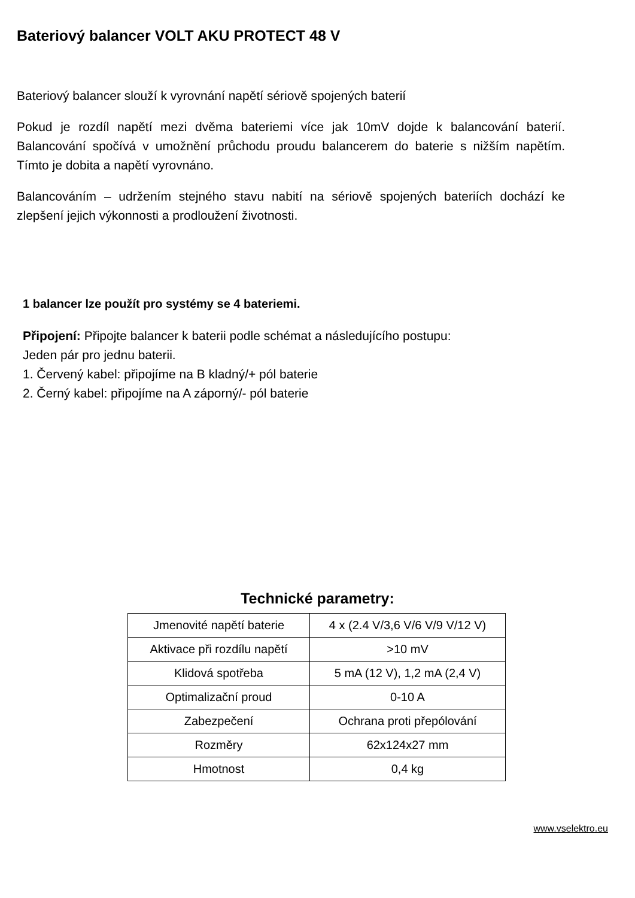Bateriový balancer VOLT AKU PROTECT 48 V
Bateriový balancer slouží k vyrovnání napětí sériově spojených baterií
Pokud je rozdíl napětí mezi dvěma bateriemi více jak 10mV dojde k balancování baterií. Balancování spočívá v umožnění průchodu proudu balancerem do baterie s nižším napětím. Tímto je dobita a napětí vyrovnáno.
Balancováním – udržením stejného stavu nabití na sériově spojených bateriích dochází ke zlepšení jejich výkonnosti a prodloužení životnosti.
1 balancer lze použít pro systémy se 4 bateriemi.
Připojení: Připojte balancer k baterii podle schémat a následujícího postupu:
Jeden pár pro jednu baterii.
1. Červený kabel: připojíme na B kladný/+ pól baterie
2. Černý kabel: připojíme na A záporný/- pól baterie
Technické parametry:
| Jmenovité napětí baterie | 4 x (2.4 V/3,6 V/6 V/9 V/12 V) |
| Aktivace při rozdílu napětí | >10 mV |
| Klidová spotřeba | 5 mA (12 V), 1,2 mA (2,4 V) |
| Optimalizační proud | 0-10 A |
| Zabezpečení | Ochrana proti přepólování |
| Rozměry | 62x124x27 mm |
| Hmotnost | 0,4 kg |
www.vselektro.eu